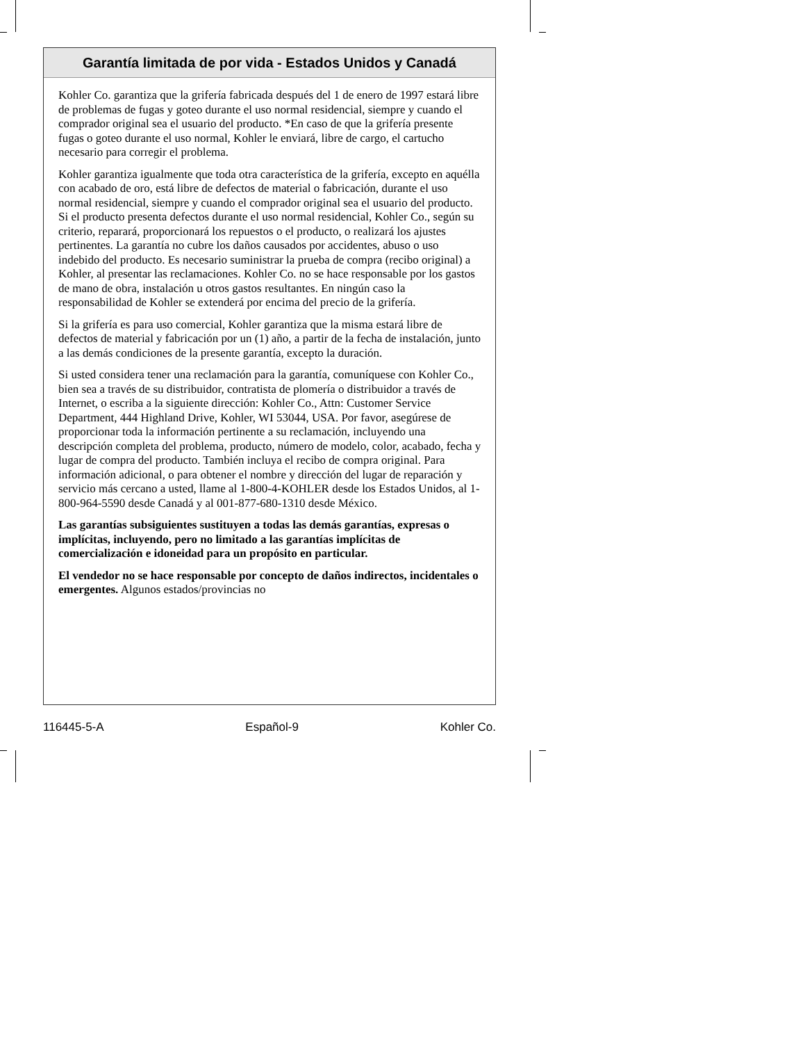Garantía limitada de por vida - Estados Unidos y Canadá
Kohler Co. garantiza que la grifería fabricada después del 1 de enero de 1997 estará libre de problemas de fugas y goteo durante el uso normal residencial, siempre y cuando el comprador original sea el usuario del producto. *En caso de que la grifería presente fugas o goteo durante el uso normal, Kohler le enviará, libre de cargo, el cartucho necesario para corregir el problema.
Kohler garantiza igualmente que toda otra característica de la grifería, excepto en aquélla con acabado de oro, está libre de defectos de material o fabricación, durante el uso normal residencial, siempre y cuando el comprador original sea el usuario del producto. Si el producto presenta defectos durante el uso normal residencial, Kohler Co., según su criterio, reparará, proporcionará los repuestos o el producto, o realizará los ajustes pertinentes. La garantía no cubre los daños causados por accidentes, abuso o uso indebido del producto. Es necesario suministrar la prueba de compra (recibo original) a Kohler, al presentar las reclamaciones. Kohler Co. no se hace responsable por los gastos de mano de obra, instalación u otros gastos resultantes. En ningún caso la responsabilidad de Kohler se extenderá por encima del precio de la grifería.
Si la grifería es para uso comercial, Kohler garantiza que la misma estará libre de defectos de material y fabricación por un (1) año, a partir de la fecha de instalación, junto a las demás condiciones de la presente garantía, excepto la duración.
Si usted considera tener una reclamación para la garantía, comuníquese con Kohler Co., bien sea a través de su distribuidor, contratista de plomería o distribuidor a través de Internet, o escriba a la siguiente dirección: Kohler Co., Attn: Customer Service Department, 444 Highland Drive, Kohler, WI 53044, USA. Por favor, asegúrese de proporcionar toda la información pertinente a su reclamación, incluyendo una descripción completa del problema, producto, número de modelo, color, acabado, fecha y lugar de compra del producto. También incluya el recibo de compra original. Para información adicional, o para obtener el nombre y dirección del lugar de reparación y servicio más cercano a usted, llame al 1-800-4-KOHLER desde los Estados Unidos, al 1-800-964-5590 desde Canadá y al 001-877-680-1310 desde México.
Las garantías subsiguientes sustituyen a todas las demás garantías, expresas o implícitas, incluyendo, pero no limitado a las garantías implícitas de comercialización e idoneidad para un propósito en particular.
El vendedor no se hace responsable por concepto de daños indirectos, incidentales o emergentes. Algunos estados/provincias no
116445-5-A Español-9 Kohler Co.